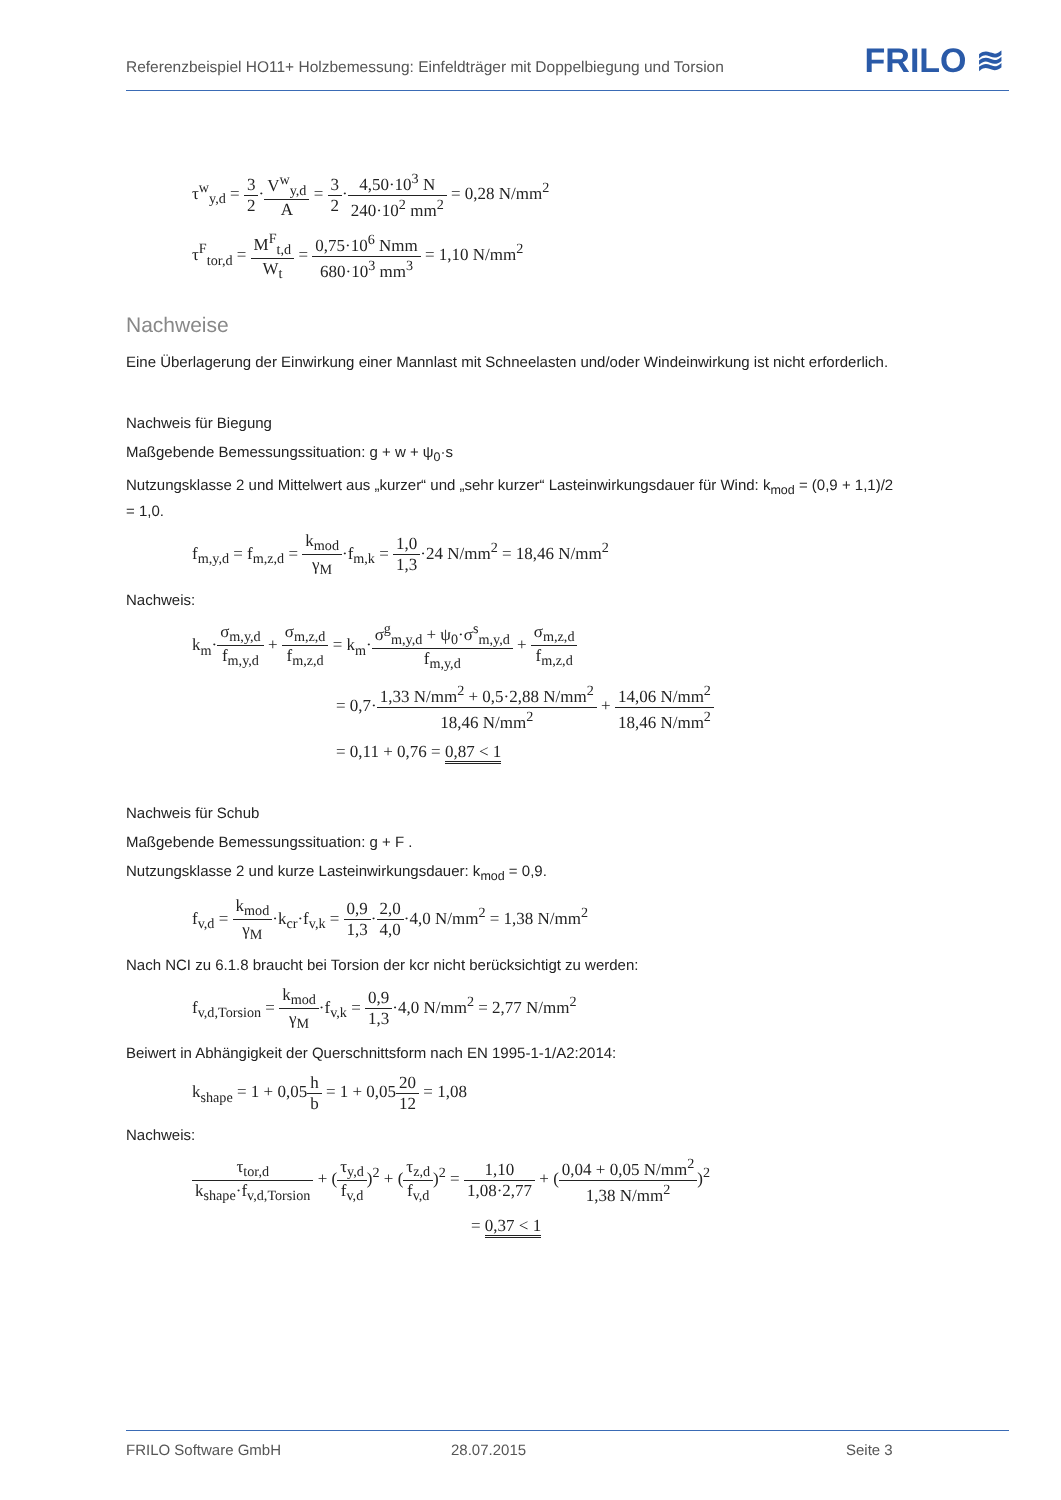Referenzbeispiel HO11+ Holzbemessung: Einfeldträger mit Doppelbiegung und Torsion
FRILO ≋
τ<sup>w</sup><sub>y,d</sub> = 3 2·V<sup>w</sup><sub>y,d</sub> A = 3 2·4,50·10<sup>3</sup> N 240·10<sup>2</sup> mm<sup>2</sup> = 0,28 N/mm<sup>2</sup>
τ<sup>F</sup><sub>tor,d</sub> = M<sup>F</sup><sub>t,d</sub> W<sub>t</sub> = 0,75·10<sup>6</sup> Nmm 680·10<sup>3</sup> mm<sup>3</sup> = 1,10 N/mm<sup>2</sup>
Nachweise
Eine Überlagerung der Einwirkung einer Mannlast mit Schneelasten und/oder Windeinwirkung ist nicht erforderlich.
Nachweis für Biegung
Maßgebende Bemessungssituation: g + w + ψ<sub>0</sub>·s
Nutzungsklasse 2 und Mittelwert aus „kurzer“ und „sehr kurzer“ Lasteinwirkungsdauer für Wind: k<sub>mod</sub> = (0,9 + 1,1)/2 = 1,0.
f<sub>m,y,d</sub> = f<sub>m,z,d</sub> = k<sub>mod</sub> γ<sub>M</sub>·f<sub>m,k</sub> = 1,0 1,3·24 N/mm<sup>2</sup> = 18,46 N/mm<sup>2</sup>
Nachweis:
k<sub>m</sub>·σ<sub>m,y,d</sub> f<sub>m,y,d</sub> + σ<sub>m,z,d</sub> f<sub>m,z,d</sub> = k<sub>m</sub>·σ<sup>g</sup><sub>m,y,d</sub> + ψ<sub>0</sub>·σ<sup>s</sup><sub>m,y,d</sub> f<sub>m,y,d</sub> + σ<sub>m,z,d</sub> f<sub>m,z,d</sub>
= 0,7·1,33 N/mm<sup>2</sup> + 0,5·2,88 N/mm<sup>2</sup> 18,46 N/mm<sup>2</sup> + 14,06 N/mm<sup>2</sup> 18,46 N/mm<sup>2</sup>
= 0,11 + 0,76 = 0,87 < 1
Nachweis für Schub
Maßgebende Bemessungssituation: g + F .
Nutzungsklasse 2 und kurze Lasteinwirkungsdauer: k<sub>mod</sub> = 0,9.
f<sub>v,d</sub> = k<sub>mod</sub> γ<sub>M</sub>·k<sub>cr</sub>·f<sub>v,k</sub> = 0,9 1,3·2,0 4,0·4,0 N/mm<sup>2</sup> = 1,38 N/mm<sup>2</sup>
Nach NCI zu 6.1.8 braucht bei Torsion der kcr nicht berücksichtigt zu werden:
f<sub>v,d,Torsion</sub> = k<sub>mod</sub> γ<sub>M</sub>·f<sub>v,k</sub> = 0,9 1,3·4,0 N/mm<sup>2</sup> = 2,77 N/mm<sup>2</sup>
Beiwert in Abhängigkeit der Querschnittsform nach EN 1995-1-1/A2:2014:
k<sub>shape</sub> = 1 + 0,05h b = 1 + 0,0520 12 = 1,08
Nachweis:
τ<sub>tor,d</sub> k<sub>shape</sub>·f<sub>v,d,Torsion</sub> + (τ<sub>y,d</sub> f<sub>v,d</sub>)<sup>2</sup> + (τ<sub>z,d</sub> f<sub>v,d</sub>)<sup>2</sup> = 1,10 1,08·2,77 + (0,04 + 0,05 N/mm<sup>2</sup> 1,38 N/mm<sup>2</sup>)<sup>2</sup>
= 0,37 < 1
FRILO Software GmbH 28.07.2015 Seite 3